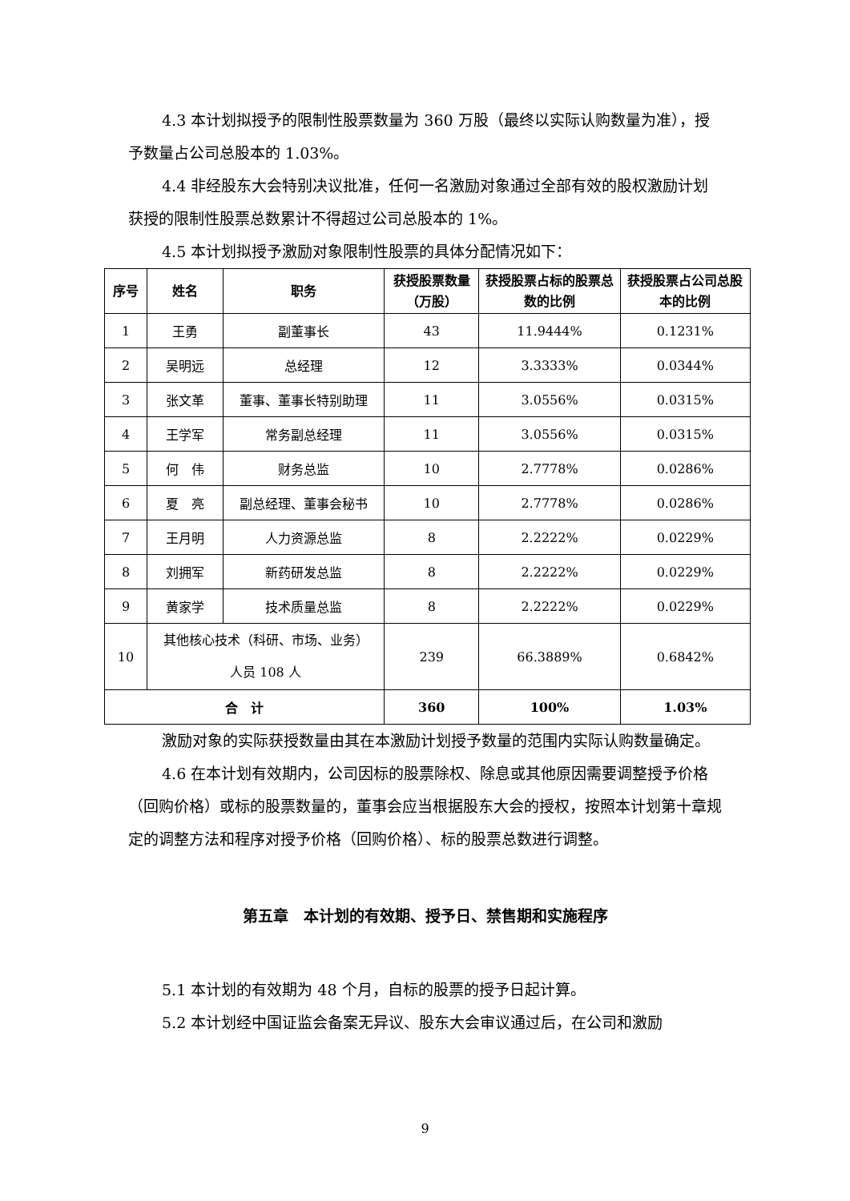4.3 本计划拟授予的限制性股票数量为 360 万股（最终以实际认购数量为准），授予数量占公司总股本的 1.03%。
4.4 非经股东大会特别决议批准，任何一名激励对象通过全部有效的股权激励计划获授的限制性股票总数累计不得超过公司总股本的 1%。
4.5 本计划拟授予激励对象限制性股票的具体分配情况如下：
| 序号 | 姓名 | 职务 | 获授股票数量（万股） | 获授股票占标的股票总数的比例 | 获授股票占公司总股本的比例 |
| --- | --- | --- | --- | --- | --- |
| 1 | 王勇 | 副董事长 | 43 | 11.9444% | 0.1231% |
| 2 | 吴明远 | 总经理 | 12 | 3.3333% | 0.0344% |
| 3 | 张文革 | 董事、董事长特别助理 | 11 | 3.0556% | 0.0315% |
| 4 | 王学军 | 常务副总经理 | 11 | 3.0556% | 0.0315% |
| 5 | 何 伟 | 财务总监 | 10 | 2.7778% | 0.0286% |
| 6 | 夏 亮 | 副总经理、董事会秘书 | 10 | 2.7778% | 0.0286% |
| 7 | 王月明 | 人力资源总监 | 8 | 2.2222% | 0.0229% |
| 8 | 刘拥军 | 新药研发总监 | 8 | 2.2222% | 0.0229% |
| 9 | 黄家学 | 技术质量总监 | 8 | 2.2222% | 0.0229% |
| 10 | 其他核心技术（科研、市场、业务） 人员 108 人 | | 239 | 66.3889% | 0.6842% |
| 合 计 | | | 360 | 100% | 1.03% |
激励对象的实际获授数量由其在本激励计划授予数量的范围内实际认购数量确定。
4.6 在本计划有效期内，公司因标的股票除权、除息或其他原因需要调整授予价格（回购价格）或标的股票数量的，董事会应当根据股东大会的授权，按照本计划第十章规定的调整方法和程序对授予价格（回购价格）、标的股票总数进行调整。
第五章　本计划的有效期、授予日、禁售期和实施程序
5.1 本计划的有效期为 48 个月，自标的股票的授予日起计算。
5.2 本计划经中国证监会备案无异议、股东大会审议通过后，在公司和激励
9